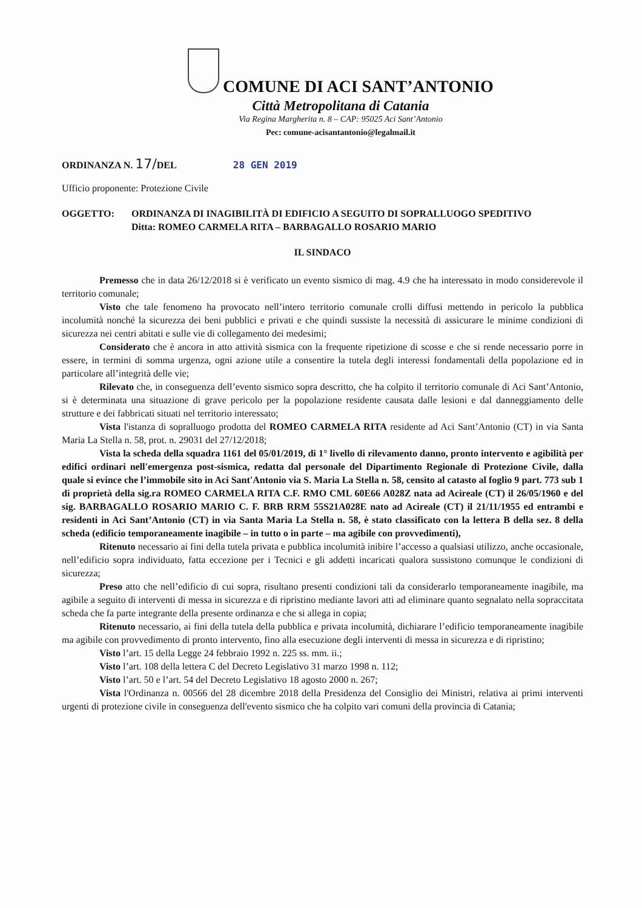COMUNE DI ACI SANT’ANTONIO
Città Metropolitana di Catania
Via Regina Margherita n. 8 – CAP: 95025 Aci Sant’Antonio
Pec: comune-acisantantonio@legalmail.it
ORDINANZA N. 17/DEL 28 GEN 2019
Ufficio proponente: Protezione Civile
OGGETTO: ORDINANZA DI INAGIBILITÀ DI EDIFICIO A SEGUITO DI SOPRALLUOGO SPEDITIVO
Ditta: ROMEO CARMELA RITA – BARBAGALLO ROSARIO MARIO
IL SINDACO
Premesso che in data 26/12/2018 si è verificato un evento sismico di mag. 4.9 che ha interessato in modo considerevole il territorio comunale;
Visto che tale fenomeno ha provocato nell’intero territorio comunale crolli diffusi mettendo in pericolo la pubblica incolumità nonché la sicurezza dei beni pubblici e privati e che quindi sussiste la necessità di assicurare le minime condizioni di sicurezza nei centri abitati e sulle vie di collegamento dei medesimi;
Considerato che è ancora in atto attività sismica con la frequente ripetizione di scosse e che si rende necessario porre in essere, in termini di somma urgenza, ogni azione utile a consentire la tutela degli interessi fondamentali della popolazione ed in particolare all’integrità delle vie;
Rilevato che, in conseguenza dell’evento sismico sopra descritto, che ha colpito il territorio comunale di Aci Sant’Antonio, si è determinata una situazione di grave pericolo per la popolazione residente causata dalle lesioni e dal danneggiamento delle strutture e dei fabbricati situati nel territorio interessato;
Vista l'istanza di sopralluogo prodotta del ROMEO CARMELA RITA residente ad Aci Sant’Antonio (CT) in via Santa Maria La Stella n. 58, prot. n. 29031 del 27/12/2018;
Vista la scheda della squadra 1161 del 05/01/2019, di 1° livello di rilevamento danno, pronto intervento e agibilità per edifici ordinari nell'emergenza post-sismica, redatta dal personale del Dipartimento Regionale di Protezione Civile, dalla quale si evince che l’immobile sito in Aci Sant'Antonio via S. Maria La Stella n. 58, censito al catasto al foglio 9 part. 773 sub 1 di proprietà della sig.ra ROMEO CARMELA RITA C.F. RMO CML 60E66 A028Z nata ad Acireale (CT) il 26/05/1960 e del sig. BARBAGALLO ROSARIO MARIO C. F. BRB RRM 55S21A028E nato ad Acireale (CT) il 21/11/1955 ed entrambi e residenti in Aci Sant’Antonio (CT) in via Santa Maria La Stella n. 58, è stato classificato con la lettera B della sez. 8 della scheda (edificio temporaneamente inagibile – in tutto o in parte – ma agibile con provvedimenti),
Ritenuto necessario ai fini della tutela privata e pubblica incolumità inibire l’accesso a qualsiasi utilizzo, anche occasionale, nell’edificio sopra individuato, fatta eccezione per i Tecnici e gli addetti incaricati qualora sussistono comunque le condizioni di sicurezza;
Preso atto che nell’edificio di cui sopra, risultano presenti condizioni tali da considerarlo temporaneamente inagibile, ma agibile a seguito di interventi di messa in sicurezza e di ripristino mediante lavori atti ad eliminare quanto segnalato nella sopraccitata scheda che fa parte integrante della presente ordinanza e che si allega in copia;
Ritenuto necessario, ai fini della tutela della pubblica e privata incolumità, dichiarare l’edificio temporaneamente inagibile ma agibile con provvedimento di pronto intervento, fino alla esecuzione degli interventi di messa in sicurezza e di ripristino;
Visto l’art. 15 della Legge 24 febbraio 1992 n. 225 ss. mm. ii.;
Visto l’art. 108 della lettera C del Decreto Legislativo 31 marzo 1998 n. 112;
Visto l’art. 50 e l’art. 54 del Decreto Legislativo 18 agosto 2000 n. 267;
Vista l'Ordinanza n. 00566 del 28 dicembre 2018 della Presidenza del Consiglio dei Ministri, relativa ai primi interventi urgenti di protezione civile in conseguenza dell'evento sismico che ha colpito vari comuni della provincia di Catania;